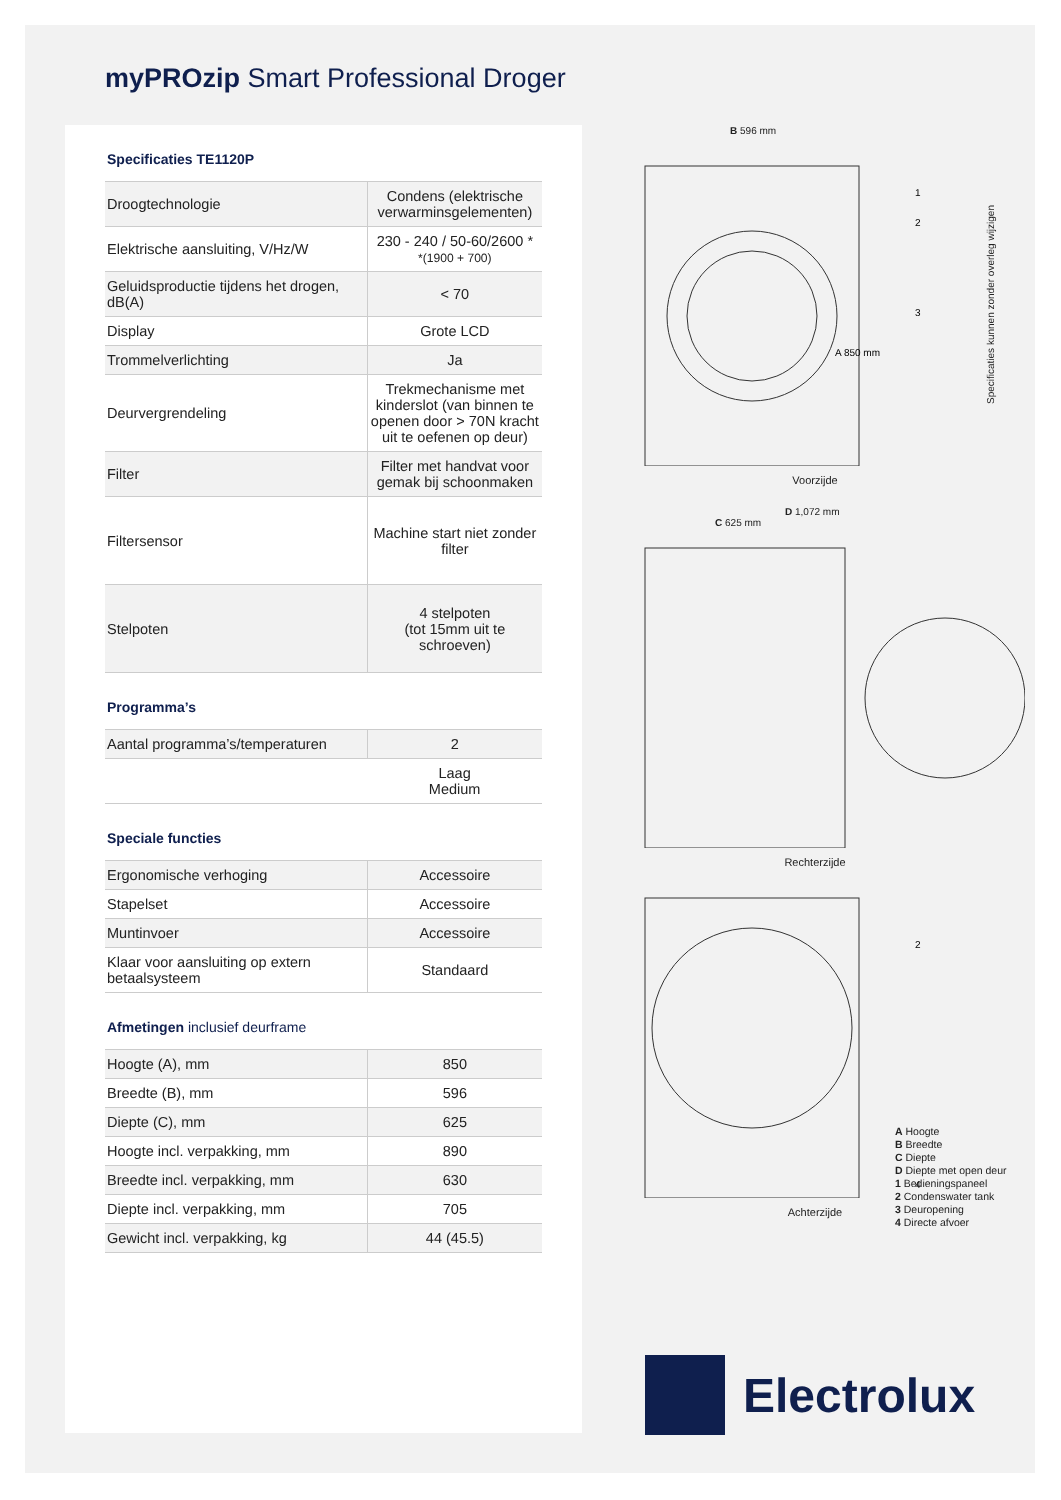myPROzip Smart Professional Droger
Specificaties TE1120P
| Droogtechnologie | Condens (elektrische verwarminsgelementen) |
| Elektrische aansluiting, V/Hz/W | 230 - 240 / 50-60/2600 * *(1900 + 700) |
| Geluidsproductie tijdens het drogen, dB(A) | < 70 |
| Display | Grote LCD |
| Trommelverlichting | Ja |
| Deurvergrendeling | Trekmechanisme met kinderslot (van binnen te openen door > 70N kracht uit te oefenen op deur) |
| Filter | Filter met handvat voor gemak bij schoonmaken |
| Filtersensor | Machine start niet zonder filter |
| Stelpoten | 4 stelpoten (tot 15mm uit te schroeven) |
Programma’s
| Aantal programma’s/temperaturen | 2 |
| | Laag Medium |
Speciale functies
| Ergonomische verhoging | Accessoire |
| Stapelset | Accessoire |
| Muntinvoer | Accessoire |
| Klaar voor aansluiting op extern betaalsysteem | Standaard |
Afmetingen inclusief deurframe
| Hoogte (A), mm | 850 |
| Breedte (B), mm | 596 |
| Diepte (C), mm | 625 |
| Hoogte incl. verpakking, mm | 890 |
| Breedte incl. verpakking, mm | 630 |
| Diepte incl. verpakking, mm | 705 |
| Gewicht incl. verpakking, kg | 44 (45.5) |
B 596 mm
1
2
3
A 850 mm
Voorzijde
D 1,072 mm
C 625 mm
Rechterzijde
2
4
A Hoogte
B Breedte
C Diepte
D Diepte met open deur
1 Bedieningspaneel
2 Condenswater tank
3 Deuropening
4 Directe afvoer
Achterzijde
Specificaties kunnen zonder overleg wijzigen
Electrolux